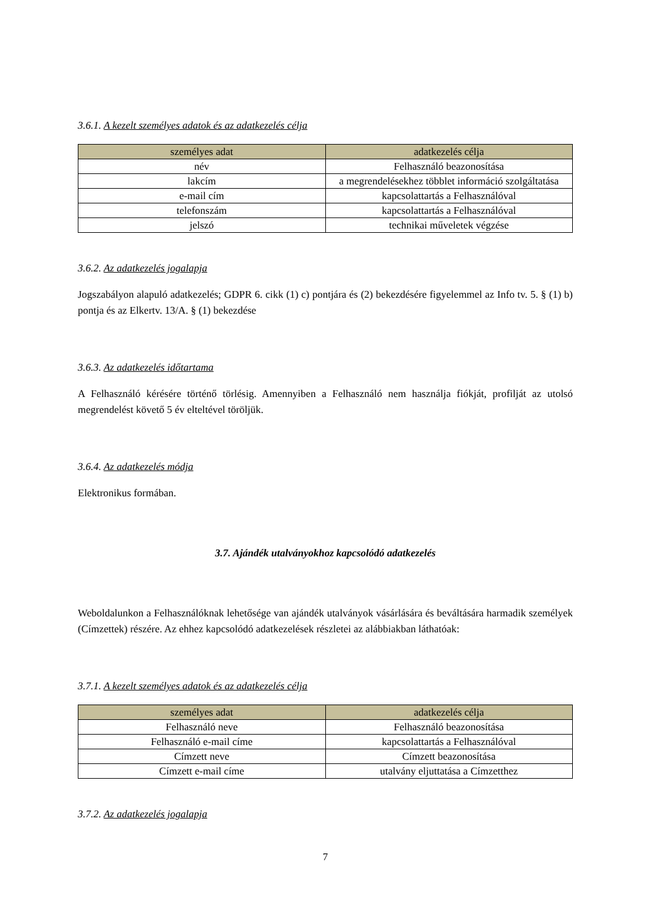3.6.1. A kezelt személyes adatok és az adatkezelés célja
| személyes adat | adatkezelés célja |
| --- | --- |
| név | Felhasználó beazonosítása |
| lakcím | a megrendelésekhez többlet információ szolgáltatása |
| e-mail cím | kapcsolattartás a Felhasználóval |
| telefonszám | kapcsolattartás a Felhasználóval |
| jelszó | technikai műveletek végzése |
3.6.2. Az adatkezelés jogalapja
Jogszabályon alapuló adatkezelés; GDPR 6. cikk (1) c) pontjára és (2) bekezdésére figyelemmel az Info tv. 5. § (1) b) pontja és az Elkertv. 13/A. § (1) bekezdése
3.6.3. Az adatkezelés időtartama
A Felhasználó kérésére történő törlésig. Amennyiben a Felhasználó nem használja fiókját, profilját az utolsó megrendelést követő 5 év elteltével töröljük.
3.6.4. Az adatkezelés módja
Elektronikus formában.
3.7. Ajándék utalványokhoz kapcsolódó adatkezelés
Weboldalunkon a Felhasználóknak lehetősége van ajándék utalványok vásárlására és beváltására harmadik személyek (Címzettek) részére. Az ehhez kapcsolódó adatkezelések részletei az alábbiakban láthatóak:
3.7.1. A kezelt személyes adatok és az adatkezelés célja
| személyes adat | adatkezelés célja |
| --- | --- |
| Felhasználó neve | Felhasználó beazonosítása |
| Felhasználó e-mail címe | kapcsolattartás a Felhasználóval |
| Címzett neve | Címzett beazonosítása |
| Címzett e-mail címe | utalvány eljuttatása a Címzetthez |
3.7.2. Az adatkezelés jogalapja
7